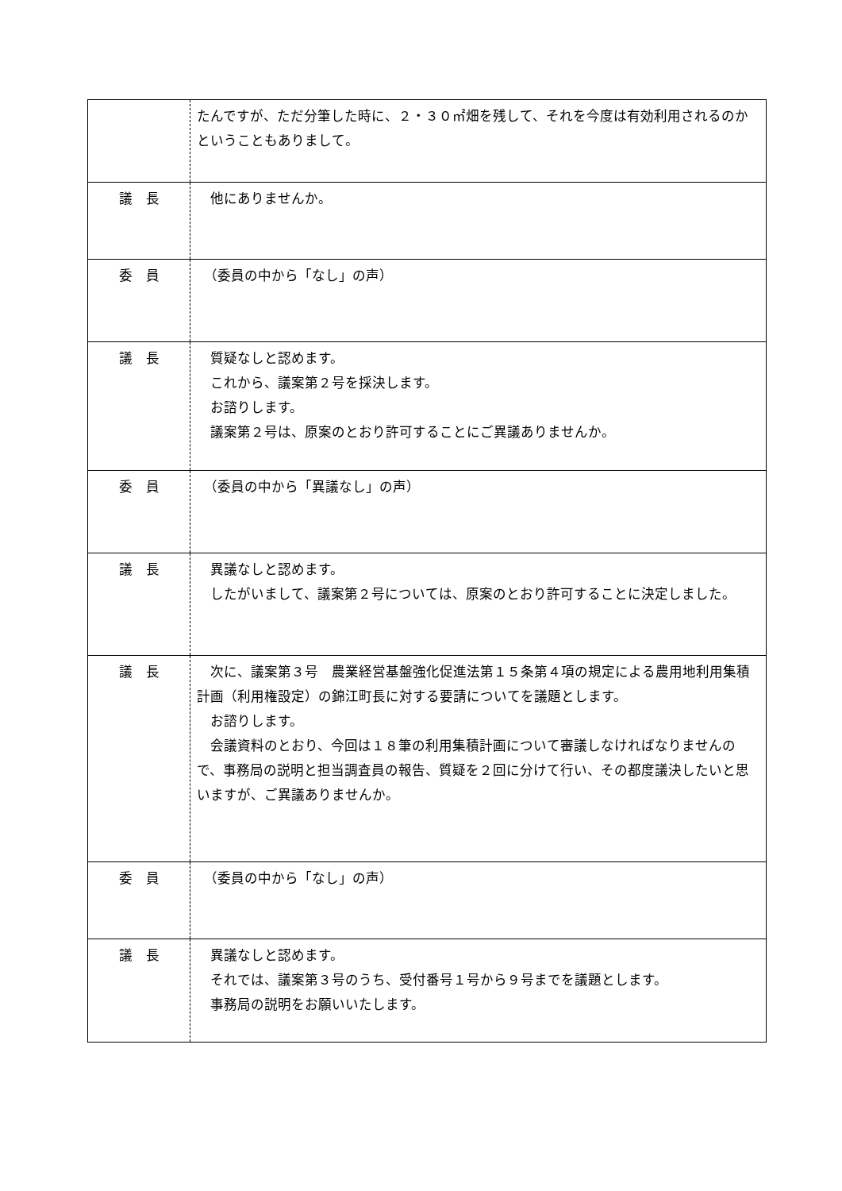| | たんですが、ただ分筆した時に、２・３０㎡畑を残して、それを今度は有効利用されるのかということもありまして。 |
| 議 長 | 他にありませんか。 |
| 委 員 | （委員の中から「なし」の声） |
| 議 長 | 質疑なしと認めます。 これから、議案第２号を採決します。 お諮りします。 議案第２号は、原案のとおり許可することにご異議ありませんか。 |
| 委 員 | （委員の中から「異議なし」の声） |
| 議 長 | 異議なしと認めます。 したがいまして、議案第２号については、原案のとおり許可することに決定しました。 |
| 議 長 | 次に、議案第３号 農業経営基盤強化促進法第１５条第４項の規定による農用地利用集積計画（利用権設定）の錦江町長に対する要請についてを議題とします。 お諮りします。 会議資料のとおり、今回は１８筆の利用集積計画について審議しなければなりませんので、事務局の説明と担当調査員の報告、質疑を２回に分けて行い、その都度議決したいと思いますが、ご異議ありませんか。 |
| 委 員 | （委員の中から「なし」の声） |
| 議 長 | 異議なしと認めます。 それでは、議案第３号のうち、受付番号１号から９号までを議題とします。 事務局の説明をお願いいたします。 |